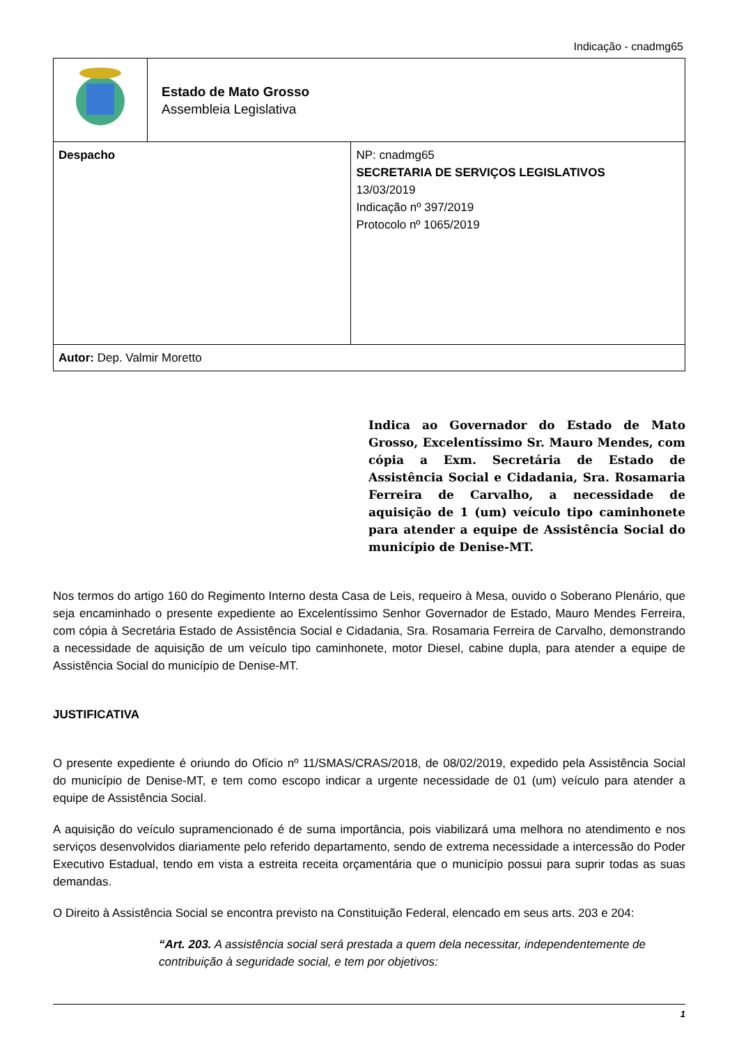Indicação - cnadmg65
| | Estado de Mato Grosso Assembleia Legislativa | |
| Despacho | | NP: cnadmg65 SECRETARIA DE SERVIÇOS LEGISLATIVOS 13/03/2019 Indicação nº 397/2019 Protocolo nº 1065/2019 |
| Autor: Dep. Valmir Moretto | | |
Indica ao Governador do Estado de Mato Grosso, Excelentíssimo Sr. Mauro Mendes, com cópia a Exm. Secretária de Estado de Assistência Social e Cidadania, Sra. Rosamaria Ferreira de Carvalho, a necessidade de aquisição de 1 (um) veículo tipo caminhonete para atender a equipe de Assistência Social do município de Denise-MT.
Nos termos do artigo 160 do Regimento Interno desta Casa de Leis, requeiro à Mesa, ouvido o Soberano Plenário, que seja encaminhado o presente expediente ao Excelentíssimo Senhor Governador de Estado, Mauro Mendes Ferreira, com cópia à Secretária Estado de Assistência Social e Cidadania, Sra. Rosamaria Ferreira de Carvalho, demonstrando a necessidade de aquisição de um veículo tipo caminhonete, motor Diesel, cabine dupla, para atender a equipe de Assistência Social do município de Denise-MT.
JUSTIFICATIVA
O presente expediente é oriundo do Ofício nº 11/SMAS/CRAS/2018, de 08/02/2019, expedido pela Assistência Social do município de Denise-MT, e tem como escopo indicar a urgente necessidade de 01 (um) veículo para atender a equipe de Assistência Social.
A aquisição do veículo supramencionado é de suma importância, pois viabilizará uma melhora no atendimento e nos serviços desenvolvidos diariamente pelo referido departamento, sendo de extrema necessidade a intercessão do Poder Executivo Estadual, tendo em vista a estreita receita orçamentária que o município possui para suprir todas as suas demandas.
O Direito à Assistência Social se encontra previsto na Constituição Federal, elencado em seus arts. 203 e 204:
“Art. 203. A assistência social será prestada a quem dela necessitar, independentemente de contribuição à seguridade social, e tem por objetivos:
1